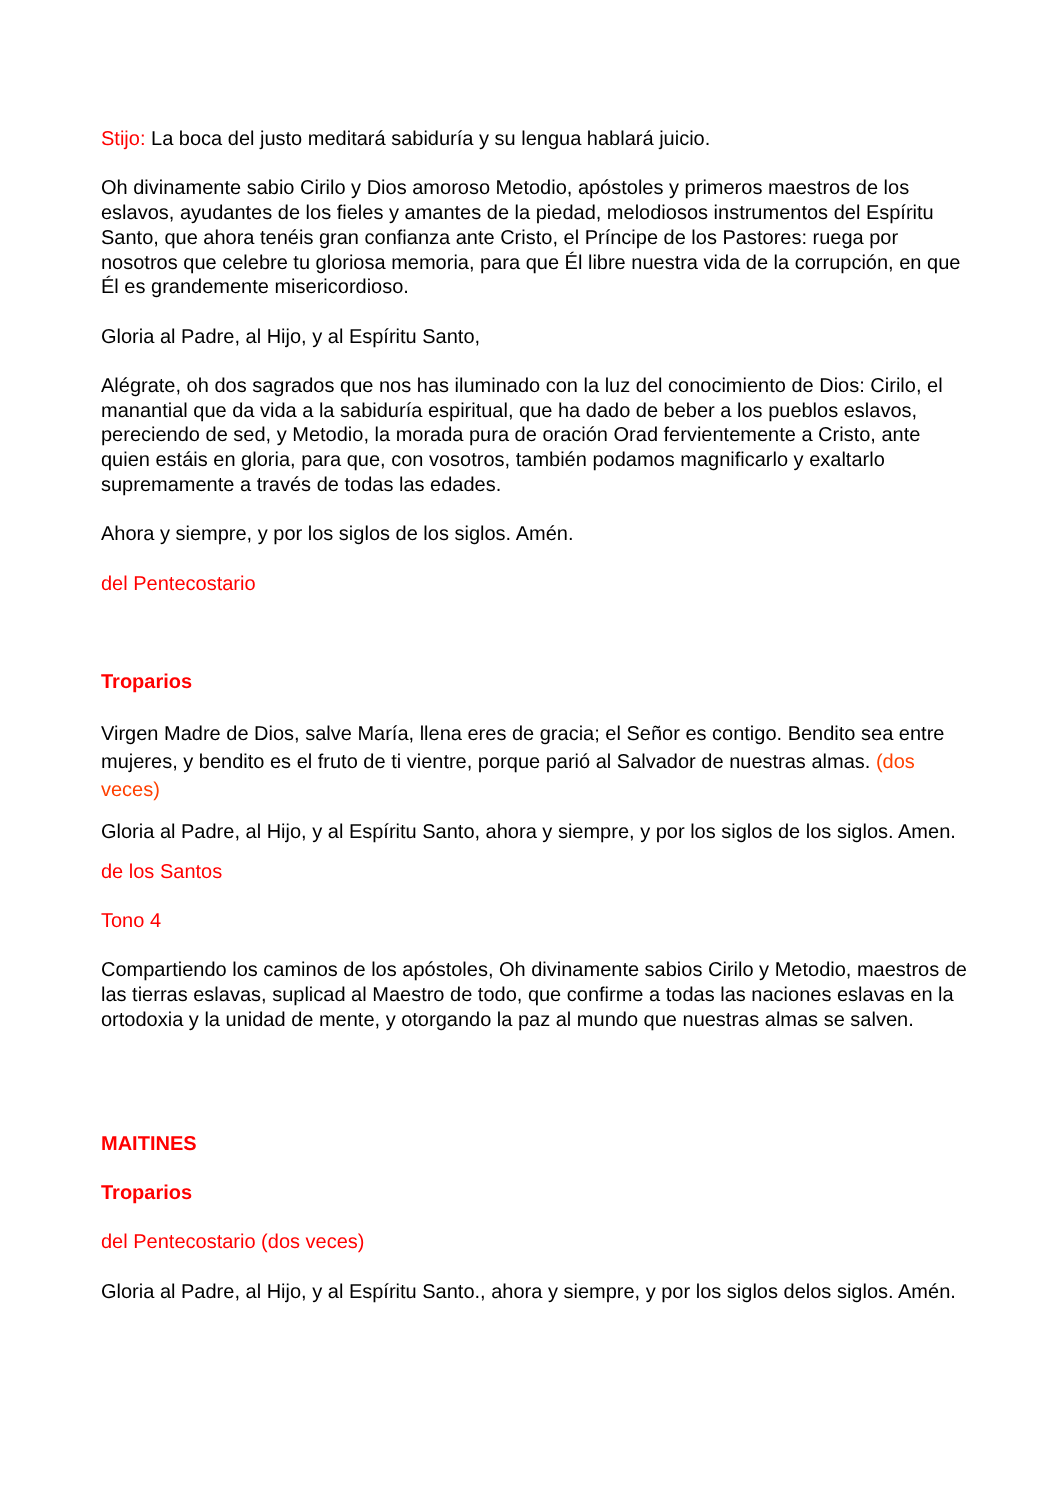Stijo: La boca del justo meditará sabiduría y su lengua hablará juicio.
Oh divinamente sabio Cirilo y Dios amoroso Metodio, apóstoles y primeros maestros de los eslavos, ayudantes de los fieles y amantes de la piedad, melodiosos instrumentos del Espíritu Santo, que ahora tenéis gran confianza ante Cristo, el Príncipe de los Pastores: ruega por nosotros que celebre tu gloriosa memoria, para que Él libre nuestra vida de la corrupción, en que Él es grandemente misericordioso.
Gloria al Padre, al Hijo, y al Espíritu Santo,
Alégrate, oh dos sagrados que nos has iluminado con la luz del conocimiento de Dios: Cirilo, el manantial que da vida a la sabiduría espiritual, que ha dado de beber a los pueblos eslavos, pereciendo de sed, y Metodio, la morada pura de oración Orad fervientemente a Cristo, ante quien estáis en gloria, para que, con vosotros, también podamos magnificarlo y exaltarlo supremamente a través de todas las edades.
Ahora y siempre, y por los siglos de los siglos. Amén.
del Pentecostario
Troparios
Virgen Madre de Dios, salve María, llena eres de gracia; el Señor es contigo. Bendito sea entre mujeres, y bendito es el fruto de ti vientre, porque parió al Salvador de nuestras almas. (dos veces)
Gloria al Padre, al Hijo, y al Espíritu Santo, ahora y siempre, y por los siglos de los siglos. Amen.
de los Santos
Tono 4
Compartiendo los caminos de los apóstoles, Oh divinamente sabios Cirilo y Metodio, maestros de las tierras eslavas, suplicad al Maestro de todo, que confirme a todas las naciones eslavas en la ortodoxia y la unidad de mente, y otorgando la paz al mundo que nuestras almas se salven.
MAITINES
Troparios
del Pentecostario (dos veces)
Gloria al Padre, al Hijo, y al Espíritu Santo., ahora y siempre, y por los siglos delos siglos. Amén.